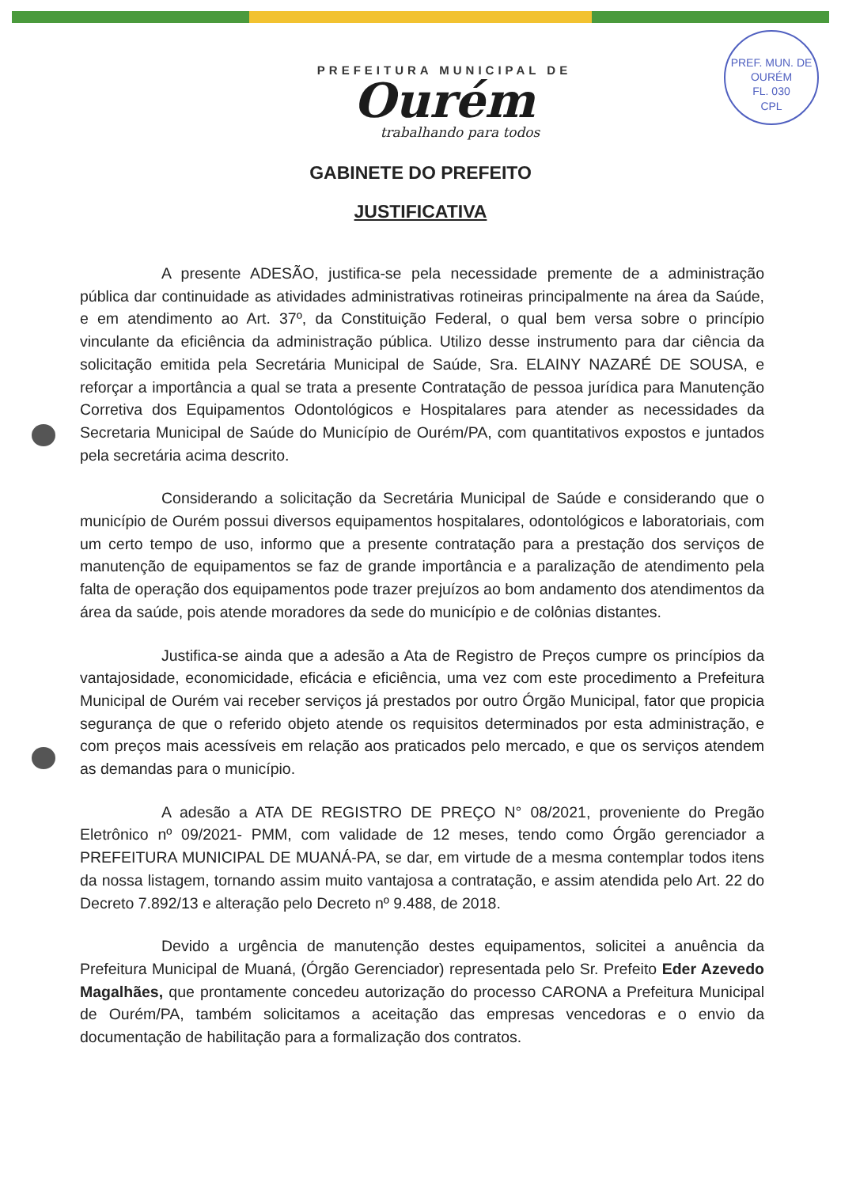PREF. MUN. DE OURÉM
FL. 030
CPL
PREFEITURA MUNICIPAL DE
Ourém
trabalhando para todos
GABINETE DO PREFEITO
JUSTIFICATIVA
A presente ADESÃO, justifica-se pela necessidade premente de a administração pública dar continuidade as atividades administrativas rotineiras principalmente na área da Saúde, e em atendimento ao Art. 37º, da Constituição Federal, o qual bem versa sobre o princípio vinculante da eficiência da administração pública. Utilizo desse instrumento para dar ciência da solicitação emitida pela Secretária Municipal de Saúde, Sra. ELAINY NAZARÉ DE SOUSA, e reforçar a importância a qual se trata a presente Contratação de pessoa jurídica para Manutenção Corretiva dos Equipamentos Odontológicos e Hospitalares para atender as necessidades da Secretaria Municipal de Saúde do Município de Ourém/PA, com quantitativos expostos e juntados pela secretária acima descrito.
Considerando a solicitação da Secretária Municipal de Saúde e considerando que o município de Ourém possui diversos equipamentos hospitalares, odontológicos e laboratoriais, com um certo tempo de uso, informo que a presente contratação para a prestação dos serviços de manutenção de equipamentos se faz de grande importância e a paralização de atendimento pela falta de operação dos equipamentos pode trazer prejuízos ao bom andamento dos atendimentos da área da saúde, pois atende moradores da sede do município e de colônias distantes.
Justifica-se ainda que a adesão a Ata de Registro de Preços cumpre os princípios da vantajosidade, economicidade, eficácia e eficiência, uma vez com este procedimento a Prefeitura Municipal de Ourém vai receber serviços já prestados por outro Órgão Municipal, fator que propicia segurança de que o referido objeto atende os requisitos determinados por esta administração, e com preços mais acessíveis em relação aos praticados pelo mercado, e que os serviços atendem as demandas para o município.
A adesão a ATA DE REGISTRO DE PREÇO N° 08/2021, proveniente do Pregão Eletrônico nº 09/2021- PMM, com validade de 12 meses, tendo como Órgão gerenciador a PREFEITURA MUNICIPAL DE MUANÁ-PA, se dar, em virtude de a mesma contemplar todos itens da nossa listagem, tornando assim muito vantajosa a contratação, e assim atendida pelo Art. 22 do Decreto 7.892/13 e alteração pelo Decreto nº 9.488, de 2018.
Devido a urgência de manutenção destes equipamentos, solicitei a anuência da Prefeitura Municipal de Muaná, (Órgão Gerenciador) representada pelo Sr. Prefeito Eder Azevedo Magalhães, que prontamente concedeu autorização do processo CARONA a Prefeitura Municipal de Ourém/PA, também solicitamos a aceitação das empresas vencedoras e o envio da documentação de habilitação para a formalização dos contratos.